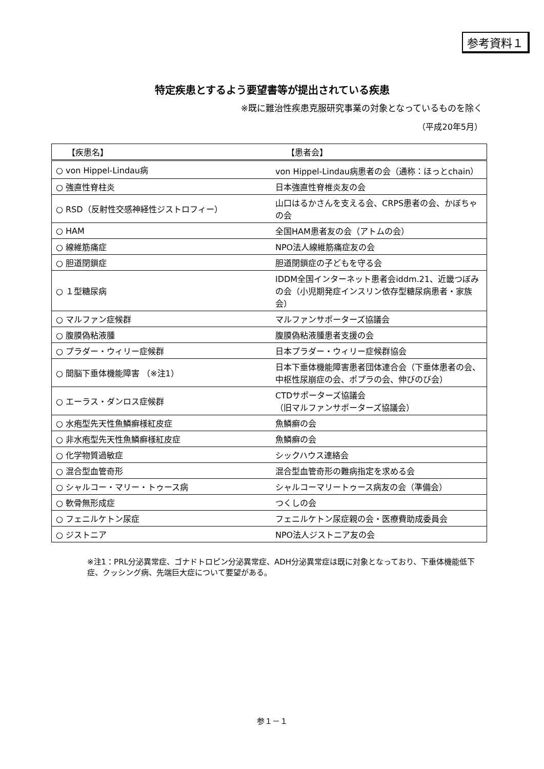参考資料１
特定疾患とするよう要望書等が提出されている疾患
※既に難治性疾患克服研究事業の対象となっているものを除く
（平成20年5月）
| 【疾患名】 | 【患者会】 |
| --- | --- |
| ○ von Hippel-Lindau病 | von Hippel-Lindau病患者の会（通称：ほっとchain） |
| ○ 強直性脊柱炎 | 日本強直性脊椎炎友の会 |
| ○ RSD（反射性交感神経性ジストロフィー） | 山口はるかさんを支える会、CRPS患者の会、かぼちゃの会 |
| ○ HAM | 全国HAM患者友の会（アトムの会） |
| ○ 線維筋痛症 | NPO法人線維筋痛症友の会 |
| ○ 胆道閉鎖症 | 胆道閉鎖症の子どもを守る会 |
| ○ １型糖尿病 | IDDM全国インターネット患者会iddm.21、近畿つぼみの会（小児期発症インスリン依存型糖尿病患者・家族会） |
| ○ マルファン症候群 | マルファンサポーターズ協議会 |
| ○ 腹膜偽粘液腫 | 腹膜偽粘液腫患者支援の会 |
| ○ プラダー・ウィリー症候群 | 日本プラダー・ウィリー症候群協会 |
| ○ 間脳下垂体機能障害 （※注1） | 日本下垂体機能障害患者団体連合会（下垂体患者の会、中枢性尿崩症の会、ポプラの会、伸びのび会） |
| ○ エーラス・ダンロス症候群 | CTDサポーターズ協議会 （旧マルファンサポーターズ協議会） |
| ○ 水疱型先天性魚鱗癬様紅皮症 | 魚鱗癬の会 |
| ○ 非水疱型先天性魚鱗癬様紅皮症 | 魚鱗癬の会 |
| ○ 化学物質過敏症 | シックハウス連絡会 |
| ○ 混合型血管奇形 | 混合型血管奇形の難病指定を求める会 |
| ○ シャルコー・マリー・トゥース病 | シャルコーマリートゥース病友の会（準備会） |
| ○ 軟骨無形成症 | つくしの会 |
| ○ フェニルケトン尿症 | フェニルケトン尿症親の会・医療費助成委員会 |
| ○ ジストニア | NPO法人ジストニア友の会 |
※注1：PRL分泌異常症、ゴナドトロピン分泌異常症、ADH分泌異常症は既に対象となっており、下垂体機能低下症、クッシング病、先端巨大症について要望がある。
参１－１